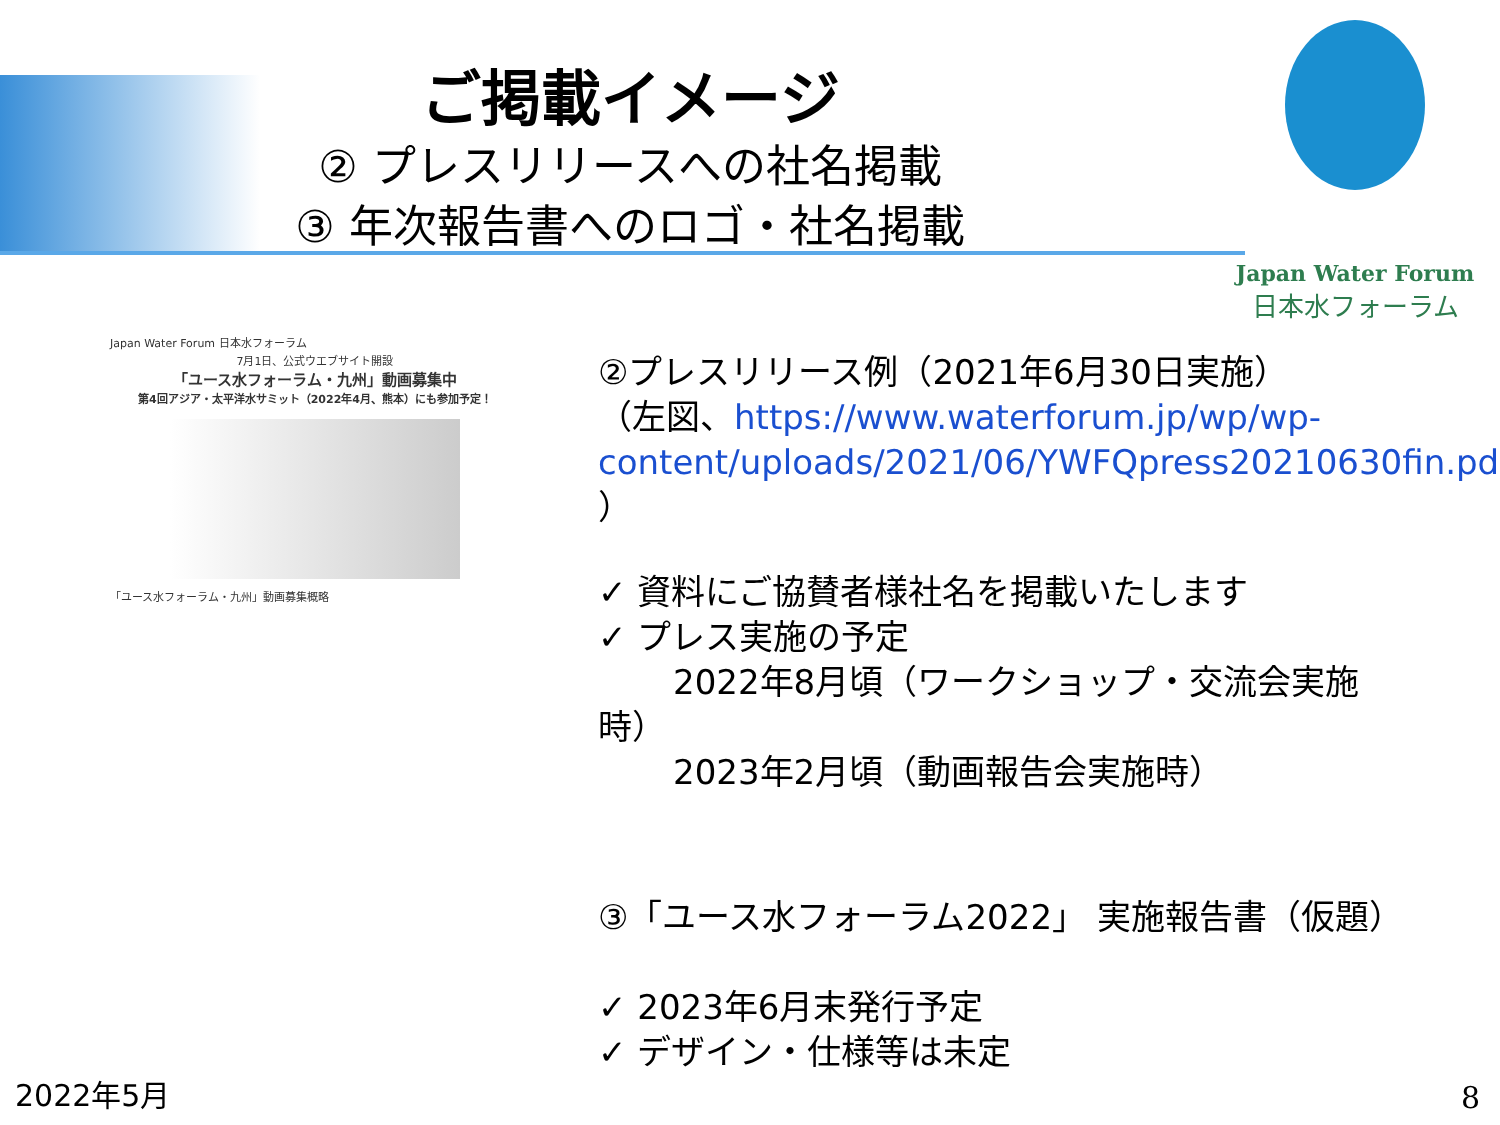ご掲載イメージ
② プレスリリースへの社名掲載
③ 年次報告書へのロゴ・社名掲載
Japan Water Forum
日本水フォーラム
Japan Water Forum 日本水フォーラム
7月1日、公式ウエブサイト開設
「ユース水フォーラム・九州」動画募集中
第4回アジア・太平洋水サミット（2022年4月、熊本）にも参加予定！
「ユース水フォーラム・九州」動画募集概略
②プレスリリース例（2021年6月30日実施）
（左図、https://www.waterforum.jp/wp/wp-content/uploads/2021/06/YWFQpress20210630fin.pdf ）
✓ 資料にご協賛者様社名を掲載いたします
✓ プレス実施の予定
2022年8月頃（ワークショップ・交流会実施時）
2023年2月頃（動画報告会実施時）
③「ユース水フォーラム2022」 実施報告書（仮題）
✓ 2023年6月末発行予定
✓ デザイン・仕様等は未定
2022年5月 8